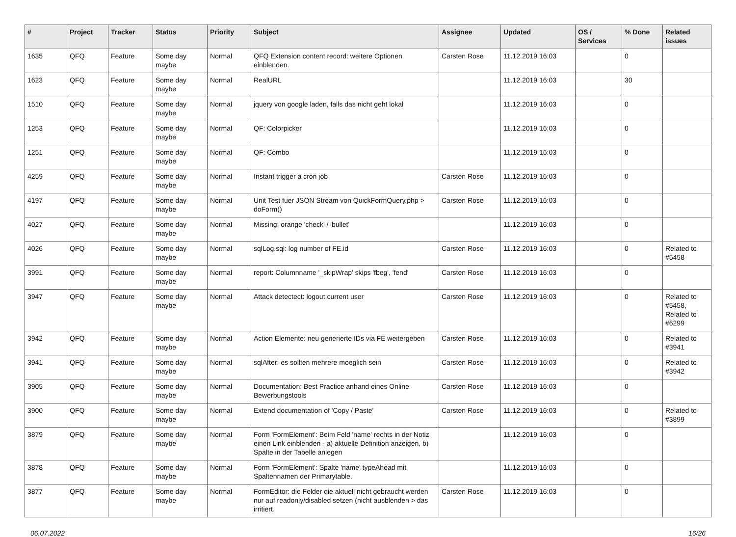| # | Project | Tracker | Status | Priority | Subject | Assignee | Updated | OS / Services | % Done | Related issues |
| --- | --- | --- | --- | --- | --- | --- | --- | --- | --- | --- |
| 1635 | QFQ | Feature | Some day maybe | Normal | QFQ Extension content record: weitere Optionen einblenden. | Carsten Rose | 11.12.2019 16:03 | | 0 | |
| 1623 | QFQ | Feature | Some day maybe | Normal | RealURL | | 11.12.2019 16:03 | | 30 | |
| 1510 | QFQ | Feature | Some day maybe | Normal | jquery von google laden, falls das nicht geht lokal | | 11.12.2019 16:03 | | 0 | |
| 1253 | QFQ | Feature | Some day maybe | Normal | QF: Colorpicker | | 11.12.2019 16:03 | | 0 | |
| 1251 | QFQ | Feature | Some day maybe | Normal | QF: Combo | | 11.12.2019 16:03 | | 0 | |
| 4259 | QFQ | Feature | Some day maybe | Normal | Instant trigger a cron job | Carsten Rose | 11.12.2019 16:03 | | 0 | |
| 4197 | QFQ | Feature | Some day maybe | Normal | Unit Test fuer JSON Stream von QuickFormQuery.php > doForm() | Carsten Rose | 11.12.2019 16:03 | | 0 | |
| 4027 | QFQ | Feature | Some day maybe | Normal | Missing: orange 'check' / 'bullet' | | 11.12.2019 16:03 | | 0 | |
| 4026 | QFQ | Feature | Some day maybe | Normal | sqlLog.sql: log number of FE.id | Carsten Rose | 11.12.2019 16:03 | | 0 | Related to #5458 |
| 3991 | QFQ | Feature | Some day maybe | Normal | report: Columnname '_skipWrap' skips 'fbeg', 'fend' | Carsten Rose | 11.12.2019 16:03 | | 0 | |
| 3947 | QFQ | Feature | Some day maybe | Normal | Attack detectect: logout current user | Carsten Rose | 11.12.2019 16:03 | | 0 | Related to #5458, Related to #6299 |
| 3942 | QFQ | Feature | Some day maybe | Normal | Action Elemente: neu generierte IDs via FE weitergeben | Carsten Rose | 11.12.2019 16:03 | | 0 | Related to #3941 |
| 3941 | QFQ | Feature | Some day maybe | Normal | sqlAfter: es sollten mehrere moeglich sein | Carsten Rose | 11.12.2019 16:03 | | 0 | Related to #3942 |
| 3905 | QFQ | Feature | Some day maybe | Normal | Documentation: Best Practice anhand eines Online Bewerbungstools | Carsten Rose | 11.12.2019 16:03 | | 0 | |
| 3900 | QFQ | Feature | Some day maybe | Normal | Extend documentation of 'Copy / Paste' | Carsten Rose | 11.12.2019 16:03 | | 0 | Related to #3899 |
| 3879 | QFQ | Feature | Some day maybe | Normal | Form 'FormElement': Beim Feld 'name' rechts in der Notiz einen Link einblenden - a) aktuelle Definition anzeigen, b) Spalte in der Tabelle anlegen | | 11.12.2019 16:03 | | 0 | |
| 3878 | QFQ | Feature | Some day maybe | Normal | Form 'FormElement': Spalte 'name' typeAhead mit Spaltennamen der Primarytable. | | 11.12.2019 16:03 | | 0 | |
| 3877 | QFQ | Feature | Some day maybe | Normal | FormEditor: die Felder die aktuell nicht gebraucht werden nur auf readonly/disabled setzen (nicht ausblenden > das irritiert. | Carsten Rose | 11.12.2019 16:03 | | 0 | |
06.07.2022 16/26